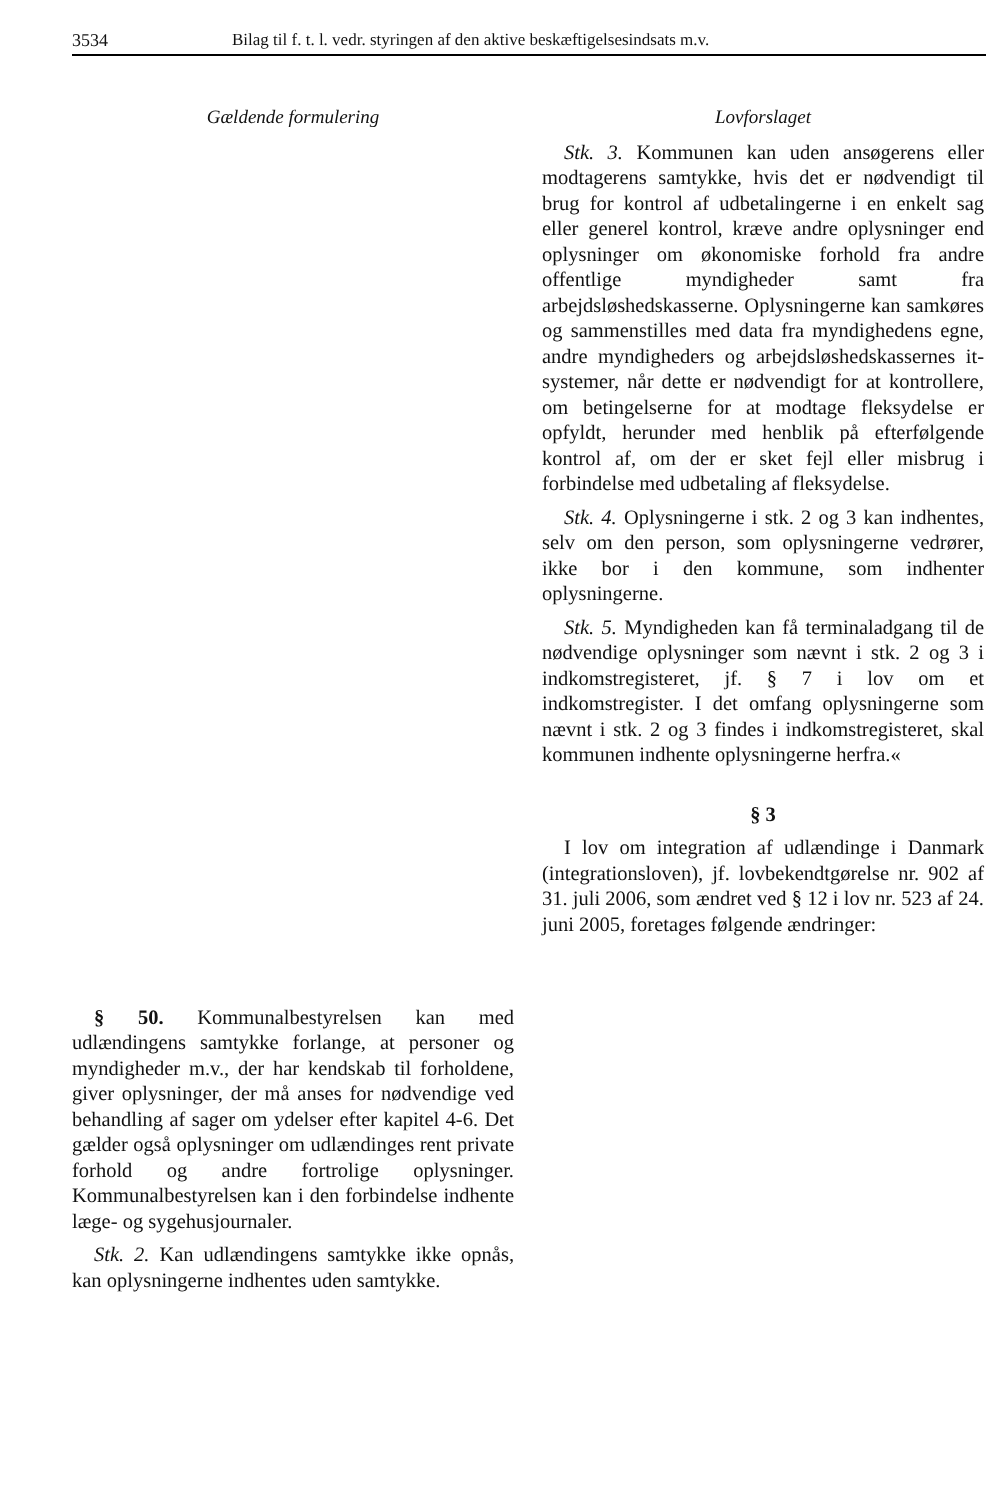3534 Bilag til f. t. l. vedr. styringen af den aktive beskæftigelsesindsats m.v.
Gældende formulering
§ 50. Kommunalbestyrelsen kan med udlændingens samtykke forlange, at personer og myndigheder m.v., der har kendskab til forholdene, giver oplysninger, der må anses for nødvendige ved behandling af sager om ydelser efter kapitel 4-6. Det gælder også oplysninger om udlændinges rent private forhold og andre fortrolige oplysninger. Kommunalbestyrelsen kan i den forbindelse indhente læge- og sygehusjournaler.
Stk. 2. Kan udlændingens samtykke ikke opnås, kan oplysningerne indhentes uden samtykke.
Lovforslaget
Stk. 3. Kommunen kan uden ansøgerens eller modtagerens samtykke, hvis det er nødvendigt til brug for kontrol af udbetalingerne i en enkelt sag eller generel kontrol, kræve andre oplysninger end oplysninger om økonomiske forhold fra andre offentlige myndigheder samt fra arbejdsløshedskasserne. Oplysningerne kan samkøres og sammenstilles med data fra myndighedens egne, andre myndigheders og arbejdsløshedskassernes it-systemer, når dette er nødvendigt for at kontrollere, om betingelserne for at modtage fleksydelse er opfyldt, herunder med henblik på efterfølgende kontrol af, om der er sket fejl eller misbrug i forbindelse med udbetaling af fleksydelse.
Stk. 4. Oplysningerne i stk. 2 og 3 kan indhentes, selv om den person, som oplysningerne vedrører, ikke bor i den kommune, som indhenter oplysningerne.
Stk. 5. Myndigheden kan få terminaladgang til de nødvendige oplysninger som nævnt i stk. 2 og 3 i indkomstregisteret, jf. § 7 i lov om et indkomstregister. I det omfang oplysningerne som nævnt i stk. 2 og 3 findes i indkomstregisteret, skal kommunen indhente oplysningerne herfra.«
§ 3
I lov om integration af udlændinge i Danmark (integrationsloven), jf. lovbekendtgørelse nr. 902 af 31. juli 2006, som ændret ved § 12 i lov nr. 523 af 24. juni 2005, foretages følgende ændringer: